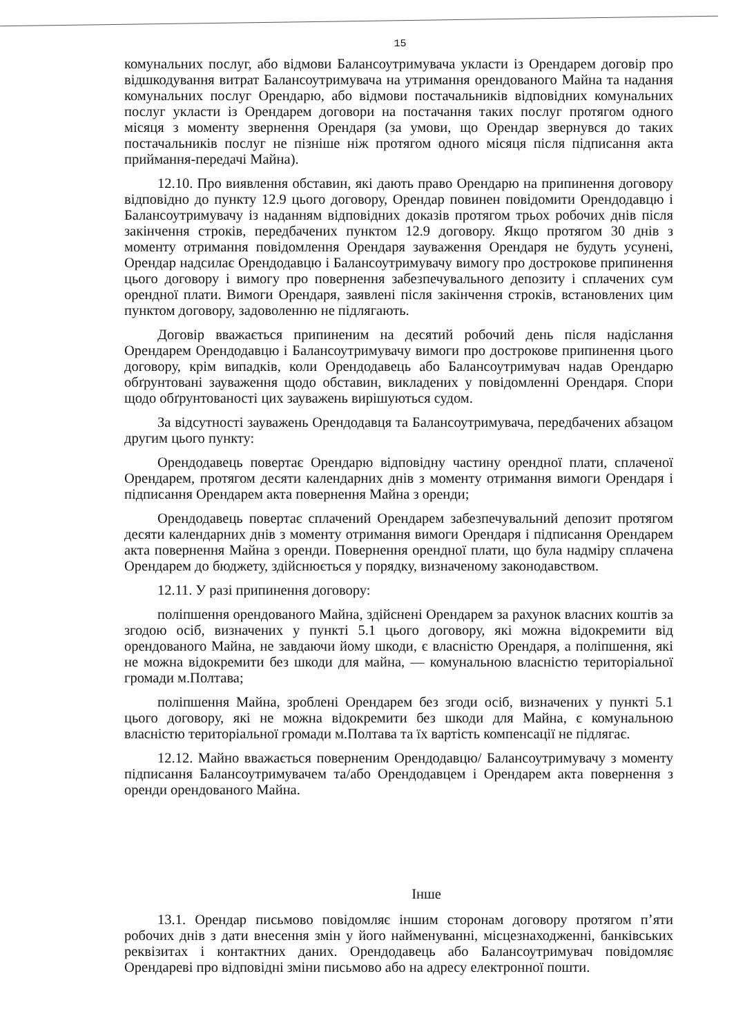15
комунальних послуг, або відмови Балансоутримувача укласти із Орендарем договір про відшкодування витрат Балансоутримувача на утримання орендованого Майна та надання комунальних послуг Орендарю, або відмови постачальників відповідних комунальних послуг укласти із Орендарем договори на постачання таких послуг протягом одного місяця з моменту звернення Орендаря (за умови, що Орендар звернувся до таких постачальників послуг не пізніше ніж протягом одного місяця після підписання акта приймання-передачі Майна).
12.10. Про виявлення обставин, які дають право Орендарю на припинення договору відповідно до пункту 12.9 цього договору, Орендар повинен повідомити Орендодавцю і Балансоутримувачу із наданням відповідних доказів протягом трьох робочих днів після закінчення строків, передбачених пунктом 12.9 договору. Якщо протягом 30 днів з моменту отримання повідомлення Орендаря зауваження Орендаря не будуть усунені, Орендар надсилає Орендодавцю і Балансоутримувачу вимогу про дострокове припинення цього договору і вимогу про повернення забезпечувального депозиту і сплачених сум орендної плати. Вимоги Орендаря, заявлені після закінчення строків, встановлених цим пунктом договору, задоволенню не підлягають.
Договір вважається припиненим на десятий робочий день після надіслання Орендарем Орендодавцю і Балансоутримувачу вимоги про дострокове припинення цього договору, крім випадків, коли Орендодавець або Балансоутримувач надав Орендарю обґрунтовані зауваження щодо обставин, викладених у повідомленні Орендаря. Спори щодо обґрунтованості цих зауважень вирішуються судом.
За відсутності зауважень Орендодавця та Балансоутримувача, передбачених абзацом другим цього пункту:
Орендодавець повертає Орендарю відповідну частину орендної плати, сплаченої Орендарем, протягом десяти календарних днів з моменту отримання вимоги Орендаря і підписання Орендарем акта повернення Майна з оренди;
Орендодавець повертає сплачений Орендарем забезпечувальний депозит протягом десяти календарних днів з моменту отримання вимоги Орендаря і підписання Орендарем акта повернення Майна з оренди. Повернення орендної плати, що була надміру сплачена Орендарем до бюджету, здійснюється у порядку, визначеному законодавством.
12.11. У разі припинення договору:
поліпшення орендованого Майна, здійснені Орендарем за рахунок власних коштів за згодою осіб, визначених у пункті 5.1 цього договору, які можна відокремити від орендованого Майна, не завдаючи йому шкоди, є власністю Орендаря, а поліпшення, які не можна відокремити без шкоди для майна, — комунальною власністю територіальної громади м.Полтава;
поліпшення Майна, зроблені Орендарем без згоди осіб, визначених у пункті 5.1 цього договору, які не можна відокремити без шкоди для Майна, є комунальною власністю територіальної громади м.Полтава та їх вартість компенсації не підлягає.
12.12. Майно вважається поверненим Орендодавцю/ Балансоутримувачу з моменту підписання Балансоутримувачем та/або Орендодавцем і Орендарем акта повернення з оренди орендованого Майна.
Інше
13.1. Орендар письмово повідомляє іншим сторонам договору протягом п’яти робочих днів з дати внесення змін у його найменуванні, місцезнаходженні, банківських реквізитах і контактних даних. Орендодавець або Балансоутримувач повідомляє Орендареві про відповідні зміни письмово або на адресу електронної пошти.